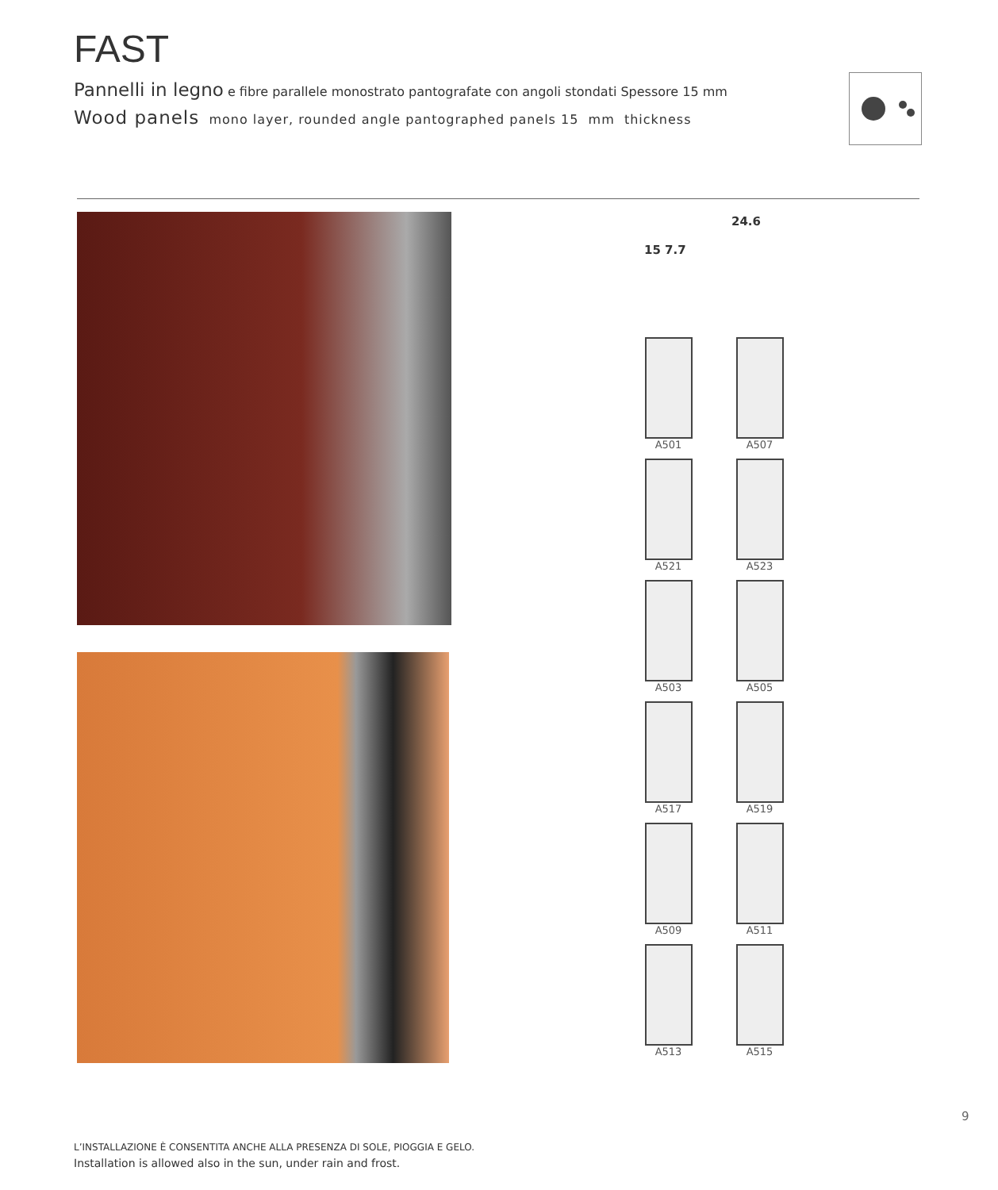FAST
Pannelli in legno e fibre parallele monostrato pantografate con angoli stondati Spessore 15 mm
Wood panels mono layer, rounded angle pantographed panels 15 mm thickness
24.6
15 7.7
A501
A507
A521
A523
A503
A505
A517
A519
A509
A511
A513
A515
9
L’INSTALLAZIONE È CONSENTITA ANCHE ALLA PRESENZA DI SOLE, PIOGGIA E GELO.
Installation is allowed also in the sun, under rain and frost.